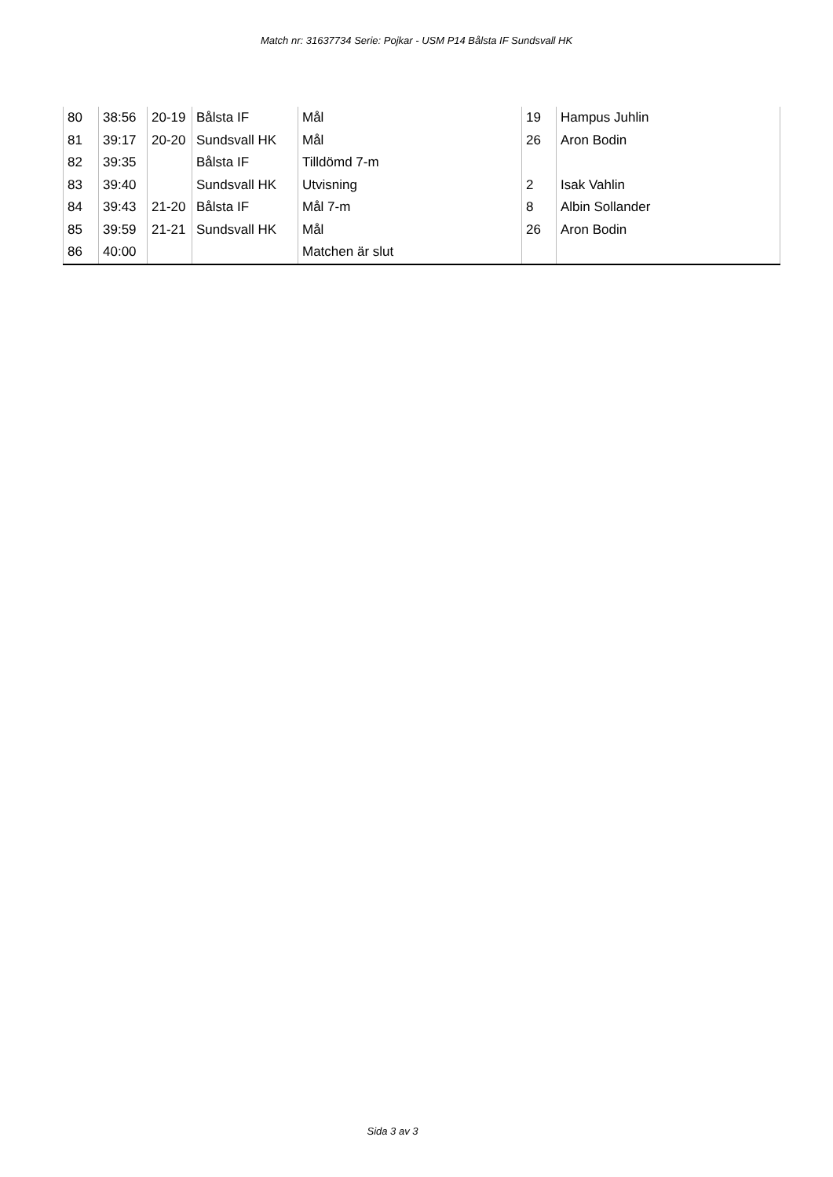Match nr: 31637734 Serie: Pojkar - USM P14 Bålsta IF Sundsvall HK
| 80 | 38:56 | 20-19 | Bålsta IF | Mål | 19 | Hampus Juhlin |
| 81 | 39:17 | 20-20 | Sundsvall HK | Mål | 26 | Aron Bodin |
| 82 | 39:35 | | Bålsta IF | Tilldömd 7-m | | |
| 83 | 39:40 | | Sundsvall HK | Utvisning | 2 | Isak Vahlin |
| 84 | 39:43 | 21-20 | Bålsta IF | Mål 7-m | 8 | Albin Sollander |
| 85 | 39:59 | 21-21 | Sundsvall HK | Mål | 26 | Aron Bodin |
| 86 | 40:00 | | | Matchen är slut | | |
Sida 3 av 3